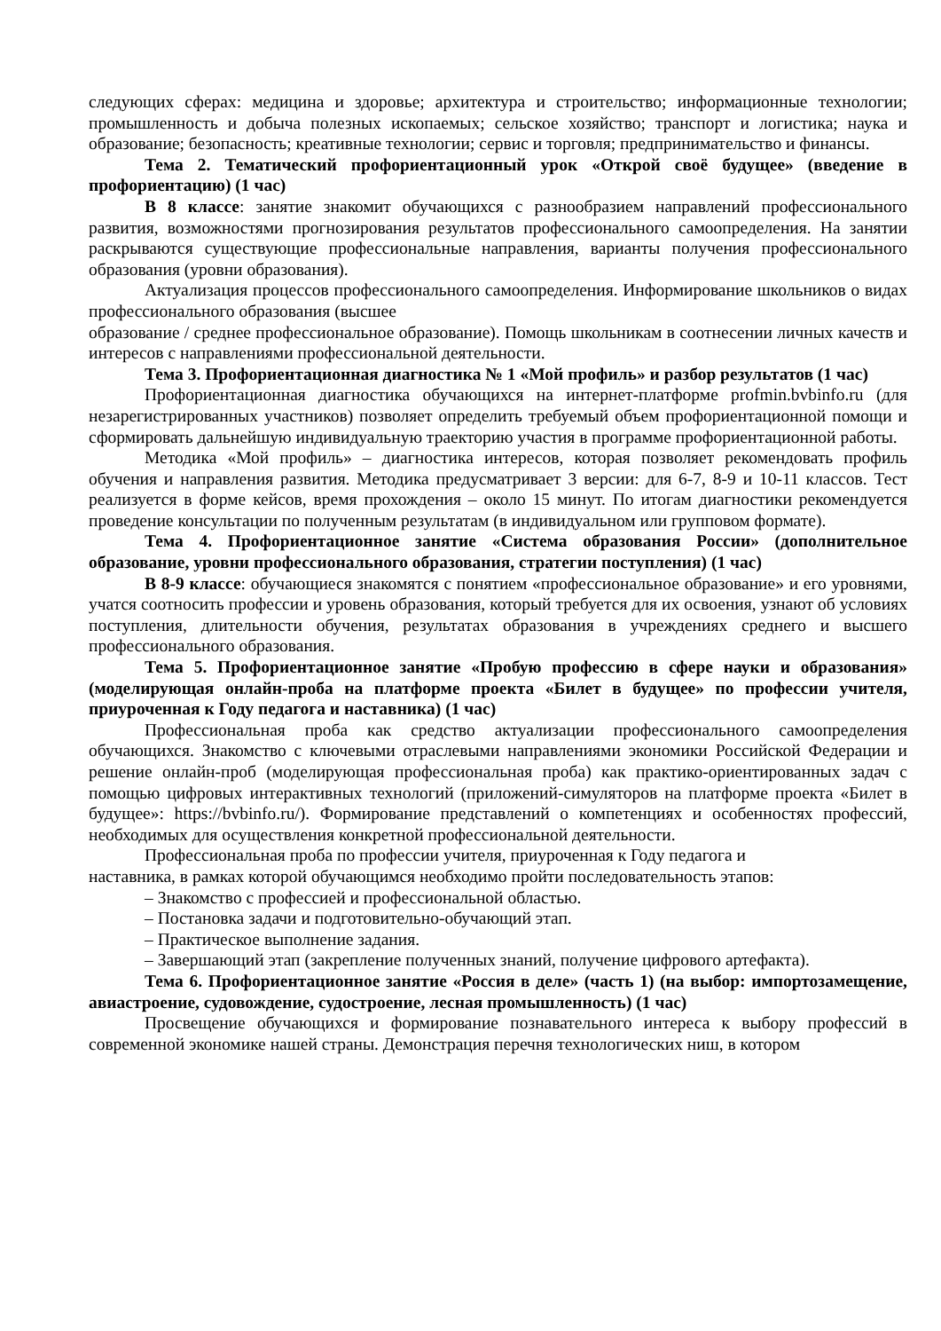следующих сферах: медицина и здоровье; архитектура и строительство; информационные технологии; промышленность и добыча полезных ископаемых; сельское хозяйство; транспорт и логистика; наука и образование; безопасность; креативные технологии; сервис и торговля; предпринимательство и финансы.
Тема 2. Тематический профориентационный урок «Открой своё будущее» (введение в профориентацию) (1 час)
В 8 классе: занятие знакомит обучающихся с разнообразием направлений профессионального развития, возможностями прогнозирования результатов профессионального самоопределения. На занятии раскрываются существующие профессиональные направления, варианты получения профессионального образования (уровни образования).
Актуализация процессов профессионального самоопределения. Информирование школьников о видах профессионального образования (высшее
образование / среднее профессиональное образование). Помощь школьникам в соотнесении личных качеств и интересов с направлениями профессиональной деятельности.
Тема 3. Профориентационная диагностика № 1 «Мой профиль» и разбор результатов (1 час)
Профориентационная диагностика обучающихся на интернет-платформе profmin.bvbinfo.ru (для незарегистрированных участников) позволяет определить требуемый объем профориентационной помощи и сформировать дальнейшую индивидуальную траекторию участия в программе профориентационной работы.
Методика «Мой профиль» – диагностика интересов, которая позволяет рекомендовать профиль обучения и направления развития. Методика предусматривает 3 версии: для 6-7, 8-9 и 10-11 классов. Тест реализуется в форме кейсов, время прохождения – около 15 минут. По итогам диагностики рекомендуется проведение консультации по полученным результатам (в индивидуальном или групповом формате).
Тема 4. Профориентационное занятие «Система образования России» (дополнительное образование, уровни профессионального образования, стратегии поступления) (1 час)
В 8-9 классе: обучающиеся знакомятся с понятием «профессиональное образование» и его уровнями, учатся соотносить профессии и уровень образования, который требуется для их освоения, узнают об условиях поступления, длительности обучения, результатах образования в учреждениях среднего и высшего профессионального образования.
Тема 5. Профориентационное занятие «Пробую профессию в сфере науки и образования» (моделирующая онлайн-проба на платформе проекта «Билет в будущее» по профессии учителя, приуроченная к Году педагога и наставника) (1 час)
Профессиональная проба как средство актуализации профессионального самоопределения обучающихся. Знакомство с ключевыми отраслевыми направлениями экономики Российской Федерации и решение онлайн-проб (моделирующая профессиональная проба) как практико-ориентированных задач с помощью цифровых интерактивных технологий (приложений-симуляторов на платформе проекта «Билет в будущее»: https://bvbinfo.ru/). Формирование представлений о компетенциях и особенностях профессий, необходимых для осуществления конкретной профессиональной деятельности.
Профессиональная проба по профессии учителя, приуроченная к Году педагога и
наставника, в рамках которой обучающимся необходимо пройти последовательность этапов:
– Знакомство с профессией и профессиональной областью.
– Постановка задачи и подготовительно-обучающий этап.
– Практическое выполнение задания.
– Завершающий этап (закрепление полученных знаний, получение цифрового артефакта).
Тема 6. Профориентационное занятие «Россия в деле» (часть 1) (на выбор: импортозамещение, авиастроение, судовождение, судостроение, лесная промышленность) (1 час)
Просвещение обучающихся и формирование познавательного интереса к выбору профессий в современной экономике нашей страны. Демонстрация перечня технологических ниш, в котором